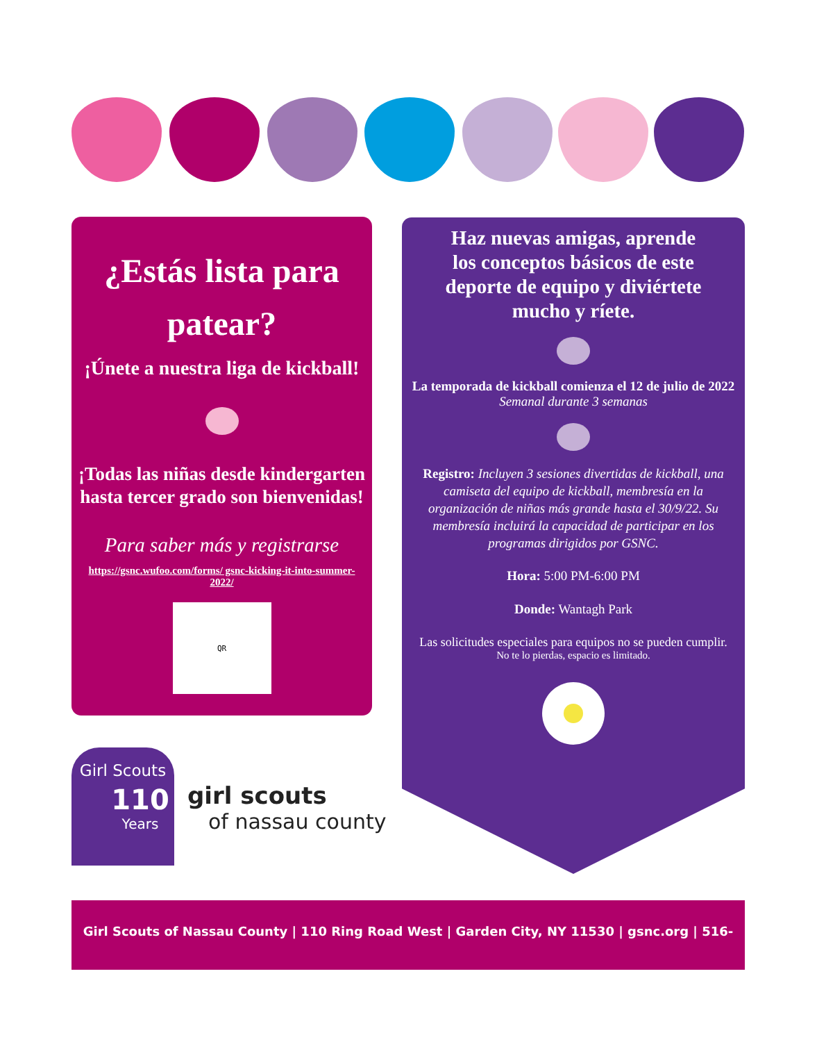¿Estás lista para patear?
¡Únete a nuestra liga de kickball!
¡Todas las niñas desde kindergarten hasta tercer grado son bienvenidas!
Para saber más y registrarse
https://gsnc.wufoo.com/forms/ gsnc-kicking-it-into-summer-2022/
QR
Haz nuevas amigas, aprende los conceptos básicos de este deporte de equipo y diviértete mucho y ríete.
La temporada de kickball comienza el 12 de julio de 2022
Semanal durante 3 semanas
Registro: Incluyen 3 sesiones divertidas de kickball, una camiseta del equipo de kickball, membresía en la organización de niñas más grande hasta el 30/9/22. Su membresía incluirá la capacidad de participar en los programas dirigidos por GSNC.
Hora: 5:00 PM-6:00 PM
Donde: Wantagh Park
Las solicitudes especiales para equipos no se pueden cumplir.
No te lo pierdas, espacio es limitado.
Girl Scouts
110
Years
girl scouts
of nassau county
Girl Scouts of Nassau County | 110 Ring Road West | Garden City, NY 11530 | gsnc.org | 516-741-2550